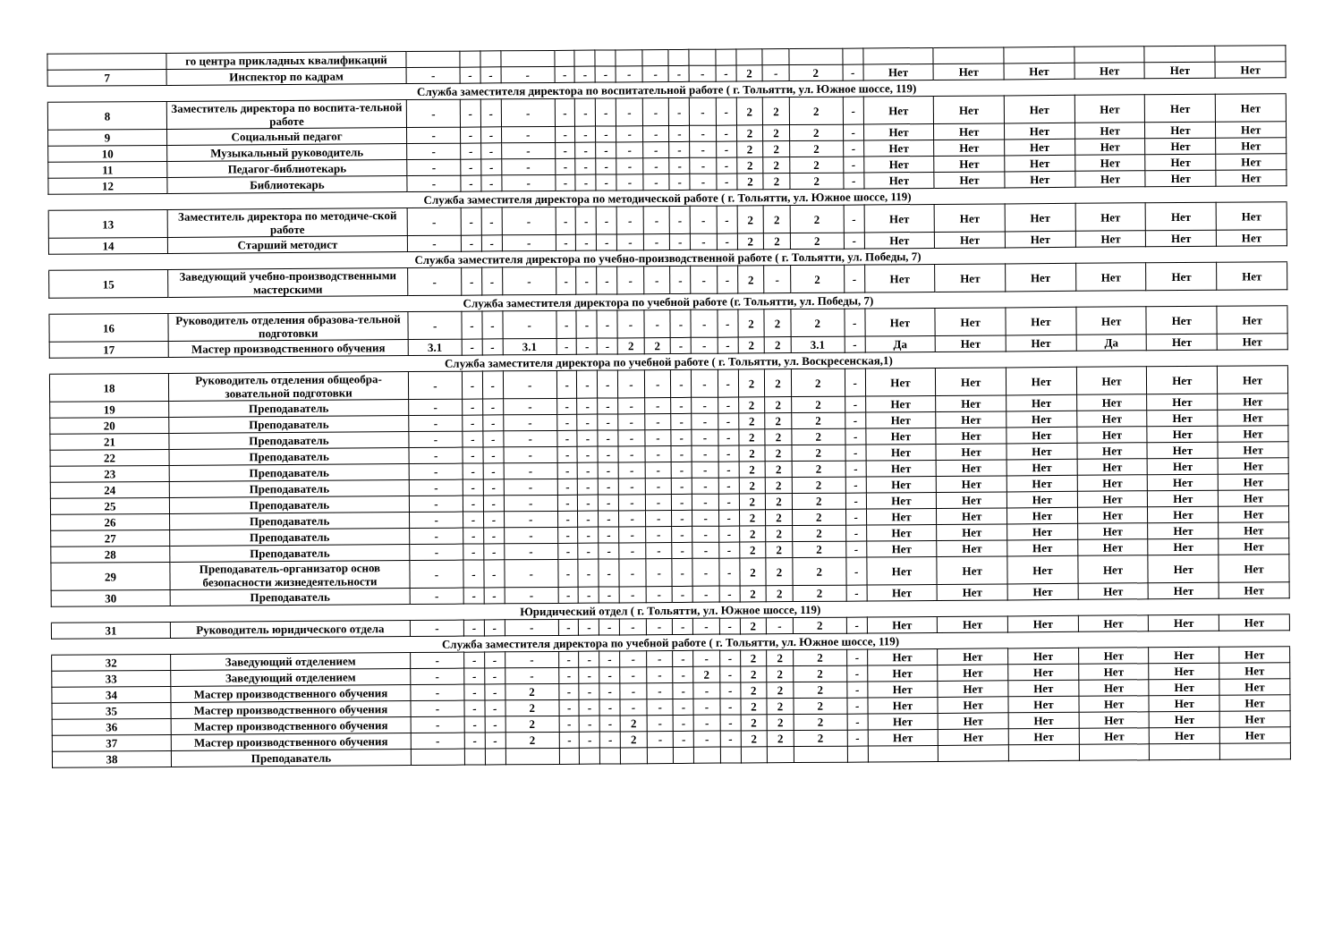| | го центра прикладных квалификаций | | | | | | | | | | | | | | | | | | | | | | |
| 7 | Инспектор по кадрам | - | - | - | - | - | - | - | - | - | - | - | - | 2 | - | 2 | - | Нет | Нет | Нет | Нет | Нет | Нет |
| Служба заместителя директора по воспитательной работе ( г. Тольятти, ул. Южное шоссе, 119) | | | | | | | | | | | | | | | | | | | | | | | |
| 8 | Заместитель директора по воспита-тельной работе | - | - | - | - | - | - | - | - | - | - | - | - | 2 | 2 | 2 | - | Нет | Нет | Нет | Нет | Нет | Нет |
| 9 | Социальный педагог | - | - | - | - | - | - | - | - | - | - | - | - | 2 | 2 | 2 | - | Нет | Нет | Нет | Нет | Нет | Нет |
| 10 | Музыкальный руководитель | - | - | - | - | - | - | - | - | - | - | - | - | 2 | 2 | 2 | - | Нет | Нет | Нет | Нет | Нет | Нет |
| 11 | Педагог-библиотекарь | - | - | - | - | - | - | - | - | - | - | - | - | 2 | 2 | 2 | - | Нет | Нет | Нет | Нет | Нет | Нет |
| 12 | Библиотекарь | - | - | - | - | - | - | - | - | - | - | - | - | 2 | 2 | 2 | - | Нет | Нет | Нет | Нет | Нет | Нет |
| Служба заместителя директора по методической работе ( г. Тольятти, ул. Южное шоссе, 119) | | | | | | | | | | | | | | | | | | | | | | | |
| 13 | Заместитель директора по методиче-ской работе | - | - | - | - | - | - | - | - | - | - | - | - | 2 | 2 | 2 | - | Нет | Нет | Нет | Нет | Нет | Нет |
| 14 | Старший методист | - | - | - | - | - | - | - | - | - | - | - | - | 2 | 2 | 2 | - | Нет | Нет | Нет | Нет | Нет | Нет |
| Служба заместителя директора по учебно-производственной работе ( г. Тольятти, ул. Победы, 7) | | | | | | | | | | | | | | | | | | | | | | | |
| 15 | Заведующий учебно-производственными мастерскими | - | - | - | - | - | - | - | - | - | - | - | - | 2 | - | 2 | - | Нет | Нет | Нет | Нет | Нет | Нет |
| Служба заместителя директора по учебной работе (г. Тольятти, ул. Победы, 7) | | | | | | | | | | | | | | | | | | | | | | | |
| 16 | Руководитель отделения образова-тельной подготовки | - | - | - | - | - | - | - | - | - | - | - | - | 2 | 2 | 2 | - | Нет | Нет | Нет | Нет | Нет | Нет |
| 17 | Мастер производственного обучения | 3.1 | - | - | 3.1 | - | - | - | 2 | 2 | - | - | - | 2 | 2 | 3.1 | - | Да | Нет | Нет | Да | Нет | Нет |
| Служба заместителя директора по учебной работе ( г. Тольятти, ул. Воскресенская,1) | | | | | | | | | | | | | | | | | | | | | | | |
| 18 | Руководитель отделения общеобра-зовательной подготовки | - | - | - | - | - | - | - | - | - | - | - | - | 2 | 2 | 2 | - | Нет | Нет | Нет | Нет | Нет | Нет |
| 19 | Преподаватель | - | - | - | - | - | - | - | - | - | - | - | - | 2 | 2 | 2 | - | Нет | Нет | Нет | Нет | Нет | Нет |
| 20 | Преподаватель | - | - | - | - | - | - | - | - | - | - | - | - | 2 | 2 | 2 | - | Нет | Нет | Нет | Нет | Нет | Нет |
| 21 | Преподаватель | - | - | - | - | - | - | - | - | - | - | - | - | 2 | 2 | 2 | - | Нет | Нет | Нет | Нет | Нет | Нет |
| 22 | Преподаватель | - | - | - | - | - | - | - | - | - | - | - | - | 2 | 2 | 2 | - | Нет | Нет | Нет | Нет | Нет | Нет |
| 23 | Преподаватель | - | - | - | - | - | - | - | - | - | - | - | - | 2 | 2 | 2 | - | Нет | Нет | Нет | Нет | Нет | Нет |
| 24 | Преподаватель | - | - | - | - | - | - | - | - | - | - | - | - | 2 | 2 | 2 | - | Нет | Нет | Нет | Нет | Нет | Нет |
| 25 | Преподаватель | - | - | - | - | - | - | - | - | - | - | - | - | 2 | 2 | 2 | - | Нет | Нет | Нет | Нет | Нет | Нет |
| 26 | Преподаватель | - | - | - | - | - | - | - | - | - | - | - | - | 2 | 2 | 2 | - | Нет | Нет | Нет | Нет | Нет | Нет |
| 27 | Преподаватель | - | - | - | - | - | - | - | - | - | - | - | - | 2 | 2 | 2 | - | Нет | Нет | Нет | Нет | Нет | Нет |
| 28 | Преподаватель | - | - | - | - | - | - | - | - | - | - | - | - | 2 | 2 | 2 | - | Нет | Нет | Нет | Нет | Нет | Нет |
| 29 | Преподаватель-организатор основ безопасности жизнедеятельности | - | - | - | - | - | - | - | - | - | - | - | - | 2 | 2 | 2 | - | Нет | Нет | Нет | Нет | Нет | Нет |
| 30 | Преподаватель | - | - | - | - | - | - | - | - | - | - | - | - | 2 | 2 | 2 | - | Нет | Нет | Нет | Нет | Нет | Нет |
| Юридический отдел ( г. Тольятти, ул. Южное шоссе, 119) | | | | | | | | | | | | | | | | | | | | | | | |
| 31 | Руководитель юридического отдела | - | - | - | - | - | - | - | - | - | - | - | - | 2 | - | 2 | - | Нет | Нет | Нет | Нет | Нет | Нет |
| Служба заместителя директора по учебной работе ( г. Тольятти, ул. Южное шоссе, 119) | | | | | | | | | | | | | | | | | | | | | | | |
| 32 | Заведующий отделением | - | - | - | - | - | - | - | - | - | - | - | - | 2 | 2 | 2 | - | Нет | Нет | Нет | Нет | Нет | Нет |
| 33 | Заведующий отделением | - | - | - | - | - | - | - | - | - | - | 2 | - | 2 | 2 | 2 | - | Нет | Нет | Нет | Нет | Нет | Нет |
| 34 | Мастер производственного обучения | - | - | - | 2 | - | - | - | - | - | - | - | - | 2 | 2 | 2 | - | Нет | Нет | Нет | Нет | Нет | Нет |
| 35 | Мастер производственного обучения | - | - | - | 2 | - | - | - | - | - | - | - | - | 2 | 2 | 2 | - | Нет | Нет | Нет | Нет | Нет | Нет |
| 36 | Мастер производственного обучения | - | - | - | 2 | - | - | - | 2 | - | - | - | - | 2 | 2 | 2 | - | Нет | Нет | Нет | Нет | Нет | Нет |
| 37 | Мастер производственного обучения | - | - | - | 2 | - | - | - | 2 | - | - | - | - | 2 | 2 | 2 | - | Нет | Нет | Нет | Нет | Нет | Нет |
| 38 | Преподаватель | | | | | | | | | | | | | | | | | | | | | | |